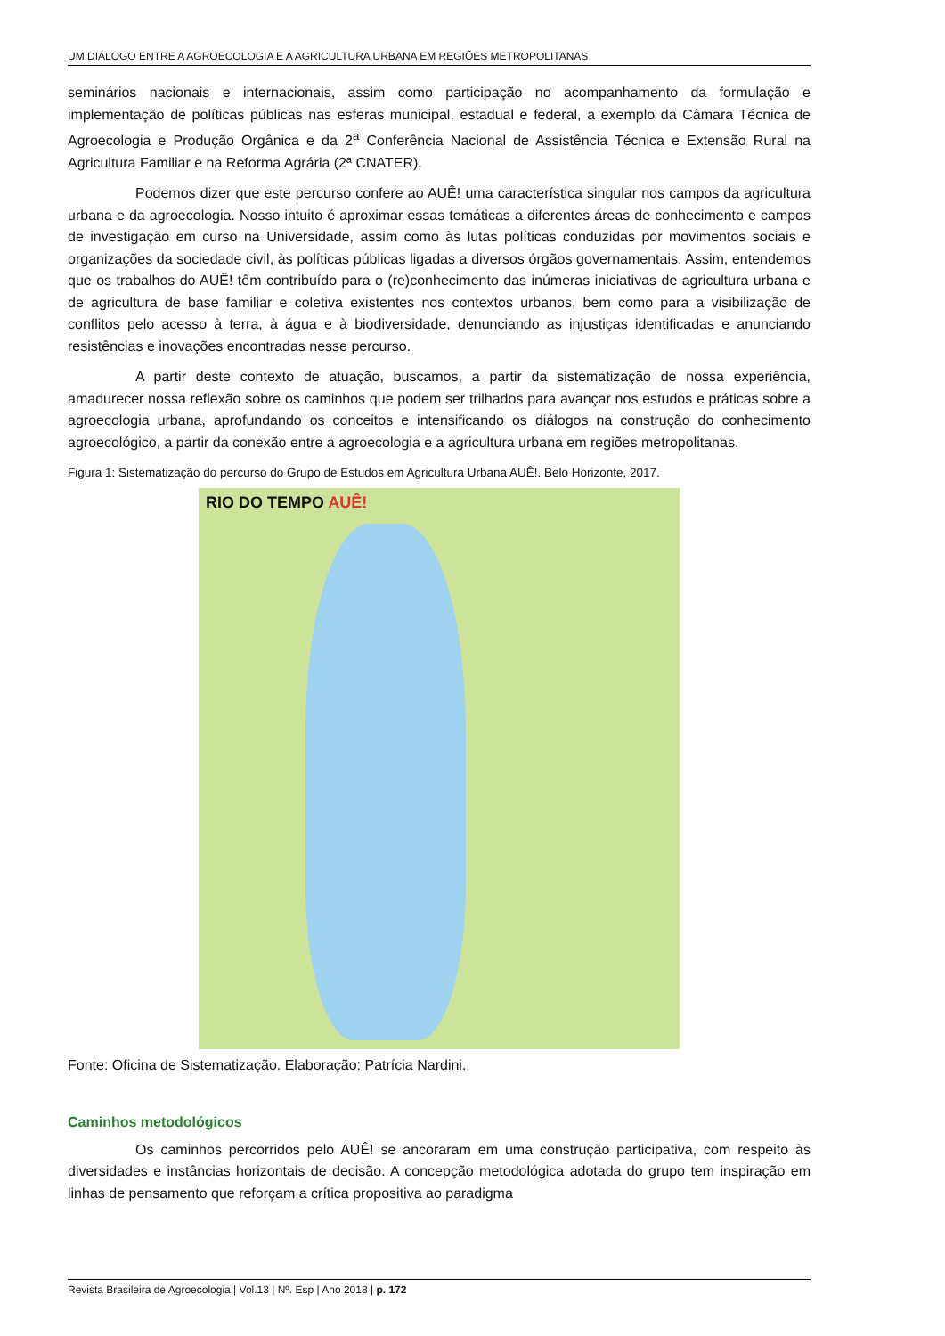UM DIÁLOGO ENTRE A AGROECOLOGIA E A AGRICULTURA URBANA EM REGIÕES METROPOLITANAS
seminários nacionais e internacionais, assim como participação no acompanhamento da formulação e implementação de políticas públicas nas esferas municipal, estadual e federal, a exemplo da Câmara Técnica de Agroecologia e Produção Orgânica e da 2<sup>a</sup> Conferência Nacional de Assistência Técnica e Extensão Rural na Agricultura Familiar e na Reforma Agrária (2ª CNATER).
Podemos dizer que este percurso confere ao AUÊ! uma característica singular nos campos da agricultura urbana e da agroecologia. Nosso intuito é aproximar essas temáticas a diferentes áreas de conhecimento e campos de investigação em curso na Universidade, assim como às lutas políticas conduzidas por movimentos sociais e organizações da sociedade civil, às políticas públicas ligadas a diversos órgãos governamentais. Assim, entendemos que os trabalhos do AUÊ! têm contribuído para o (re)conhecimento das inúmeras iniciativas de agricultura urbana e de agricultura de base familiar e coletiva existentes nos contextos urbanos, bem como para a visibilização de conflitos pelo acesso à terra, à água e à biodiversidade, denunciando as injustiças identificadas e anunciando resistências e inovações encontradas nesse percurso.
A partir deste contexto de atuação, buscamos, a partir da sistematização de nossa experiência, amadurecer nossa reflexão sobre os caminhos que podem ser trilhados para avançar nos estudos e práticas sobre a agroecologia urbana, aprofundando os conceitos e intensificando os diálogos na construção do conhecimento agroecológico, a partir da conexão entre a agroecologia e a agricultura urbana em regiões metropolitanas.
Figura 1: Sistematização do percurso do Grupo de Estudos em Agricultura Urbana AUÊ!. Belo Horizonte, 2017.
RIO DO TEMPO AUÊ!
Fonte: Oficina de Sistematização. Elaboração: Patrícia Nardini.
Caminhos metodológicos
Os caminhos percorridos pelo AUÊ! se ancoraram em uma construção participativa, com respeito às diversidades e instâncias horizontais de decisão. A concepção metodológica adotada do grupo tem inspiração em linhas de pensamento que reforçam a crítica propositiva ao paradigma
Revista Brasileira de Agroecologia | Vol.13 | Nº. Esp | Ano 2018 | p. 172